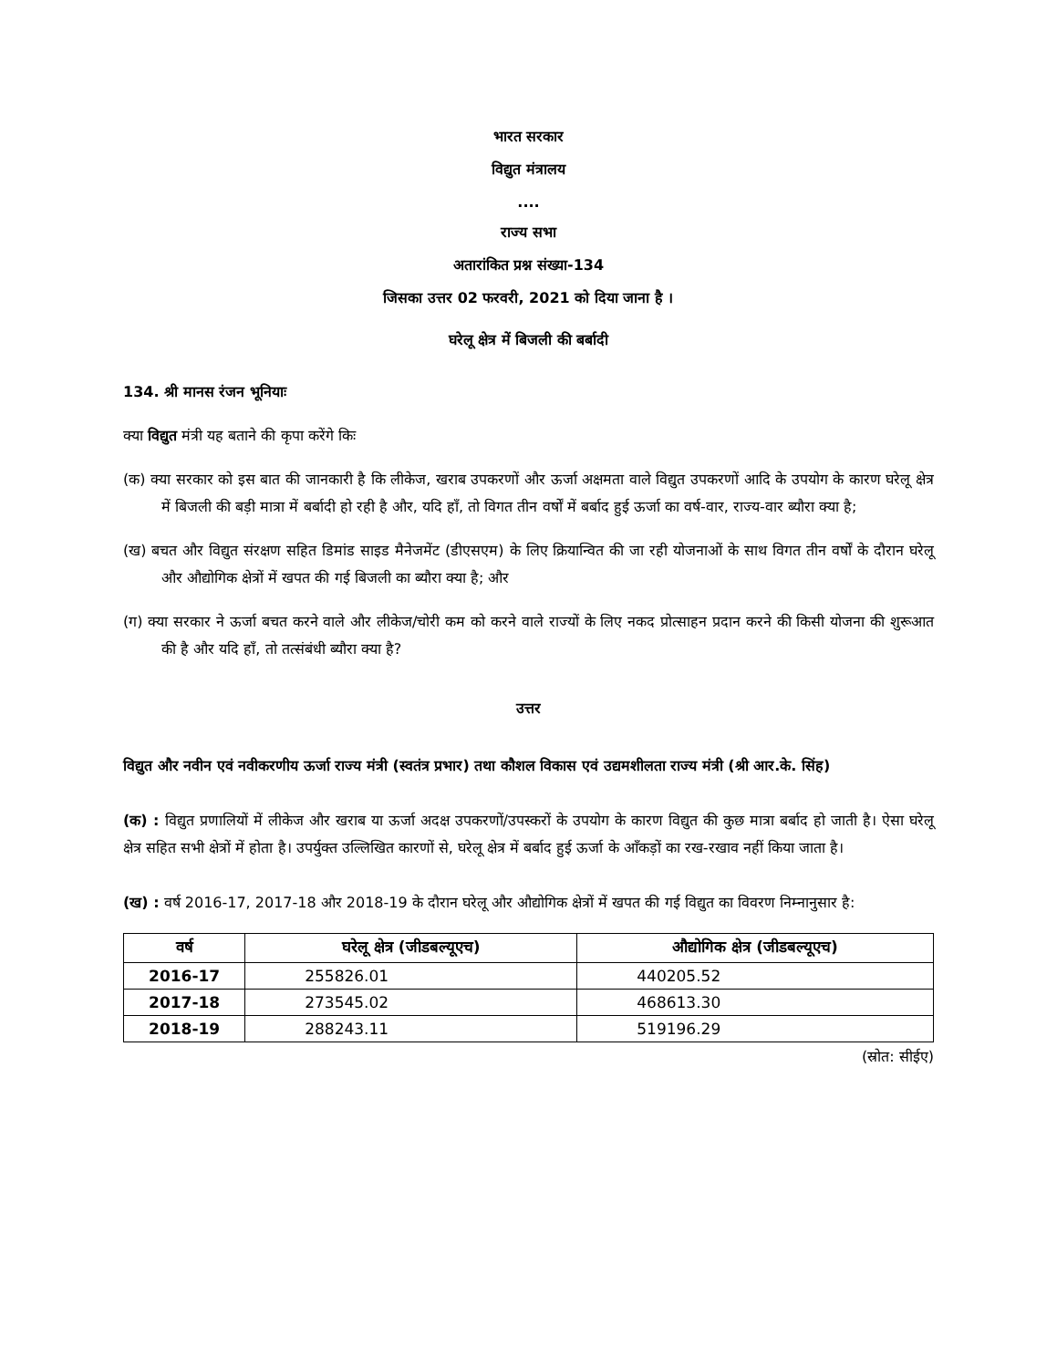भारत सरकार
विद्युत मंत्रालय
....
राज्य सभा
अतारांकित प्रश्न संख्या-134
जिसका उत्तर 02 फरवरी, 2021 को दिया जाना है ।
घरेलू क्षेत्र में बिजली की बर्बादी
134. श्री मानस रंजन भूनियाः
क्या विद्युत मंत्री यह बताने की कृपा करेंगे किः
(क) क्या सरकार को इस बात की जानकारी है कि लीकेज, खराब उपकरणों और ऊर्जा अक्षमता वाले विद्युत उपकरणों आदि के उपयोग के कारण घरेलू क्षेत्र में बिजली की बड़ी मात्रा में बर्बादी हो रही है और, यदि हाँ, तो विगत तीन वर्षों में बर्बाद हुई ऊर्जा का वर्ष-वार, राज्य-वार ब्यौरा क्या है;
(ख) बचत और विद्युत संरक्षण सहित डिमांड साइड मैनेजमेंट (डीएसएम) के लिए क्रियान्वित की जा रही योजनाओं के साथ विगत तीन वर्षों के दौरान घरेलू और औद्योगिक क्षेत्रों में खपत की गई बिजली का ब्यौरा क्या है; और
(ग) क्या सरकार ने ऊर्जा बचत करने वाले और लीकेज/चोरी कम को करने वाले राज्यों के लिए नकद प्रोत्साहन प्रदान करने की किसी योजना की शुरूआत की है और यदि हाँ, तो तत्संबंधी ब्यौरा क्या है?
उत्तर
विद्युत और नवीन एवं नवीकरणीय ऊर्जा राज्य मंत्री (स्वतंत्र प्रभार) तथा कौशल विकास एवं उद्यमशीलता राज्य मंत्री (श्री आर.के. सिंह)
(क) : विद्युत प्रणालियों में लीकेज और खराब या ऊर्जा अदक्ष उपकरणों/उपस्करों के उपयोग के कारण विद्युत की कुछ मात्रा बर्बाद हो जाती है। ऐसा घरेलू क्षेत्र सहित सभी क्षेत्रों में होता है। उपर्युक्त उल्लिखित कारणों से, घरेलू क्षेत्र में बर्बाद हुई ऊर्जा के आँकड़ों का रख-रखाव नहीं किया जाता है।
(ख) : वर्ष 2016-17, 2017-18 और 2018-19 के दौरान घरेलू और औद्योगिक क्षेत्रों में खपत की गई विद्युत का विवरण निम्नानुसार है:
| वर्ष | घरेलू क्षेत्र (जीडबल्यूएच) | औद्योगिक क्षेत्र (जीडबल्यूएच) |
| --- | --- | --- |
| 2016-17 | 255826.01 | 440205.52 |
| 2017-18 | 273545.02 | 468613.30 |
| 2018-19 | 288243.11 | 519196.29 |
(स्रोत: सीईए)